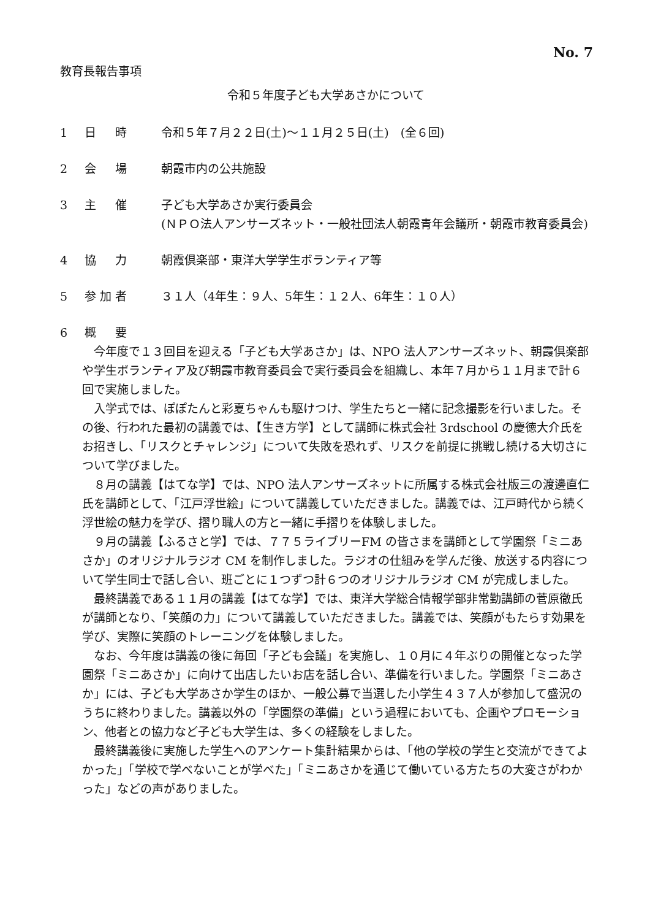No. 7
教育長報告事項
令和５年度子ども大学あさかについて
1 日　時 令和５年７月２２日(土)～１１月２５日(土)　(全６回)
2 会　場 朝霞市内の公共施設
3 主　催 子ども大学あさか実行委員会
(ＮＰＯ法人アンサーズネット・一般社団法人朝霞青年会議所・朝霞市教育委員会)
4 協　力 朝霞倶楽部・東洋大学学生ボランティア等
5 参加者 ３１人（4年生：９人、5年生：１２人、6年生：１０人）
6 概　要
今年度で１３回目を迎える「子ども大学あさか」は、NPO 法人アンサーズネット、朝霞倶楽部や学生ボランティア及び朝霞市教育委員会で実行委員会を組織し、本年７月から１１月まで計６回で実施しました。
入学式では、ぽぽたんと彩夏ちゃんも駆けつけ、学生たちと一緒に記念撮影を行いました。その後、行われた最初の講義では、【生き方学】として講師に株式会社 3rdschool の慶徳大介氏をお招きし、「リスクとチャレンジ」について失敗を恐れず、リスクを前提に挑戦し続ける大切さについて学びました。
８月の講義【はてな学】では、NPO 法人アンサーズネットに所属する株式会社版三の渡邊直仁氏を講師として、「江戸浮世絵」について講義していただきました。講義では、江戸時代から続く浮世絵の魅力を学び、摺り職人の方と一緒に手摺りを体験しました。
９月の講義【ふるさと学】では、７７５ライブリーFM の皆さまを講師として学園祭「ミニあさか」のオリジナルラジオ CM を制作しました。ラジオの仕組みを学んだ後、放送する内容について学生同士で話し合い、班ごとに１つずつ計６つのオリジナルラジオ CM が完成しました。
最終講義である１１月の講義【はてな学】では、東洋大学総合情報学部非常勤講師の菅原徹氏が講師となり、「笑顔の力」について講義していただきました。講義では、笑顔がもたらす効果を学び、実際に笑顔のトレーニングを体験しました。
なお、今年度は講義の後に毎回「子ども会議」を実施し、１０月に４年ぶりの開催となった学園祭「ミニあさか」に向けて出店したいお店を話し合い、準備を行いました。学園祭「ミニあさか」には、子ども大学あさか学生のほか、一般公募で当選した小学生４３７人が参加して盛況のうちに終わりました。講義以外の「学園祭の準備」という過程においても、企画やプロモーション、他者との協力など子ども大学生は、多くの経験をしました。
最終講義後に実施した学生へのアンケート集計結果からは、「他の学校の学生と交流ができてよかった」「学校で学べないことが学べた」「ミニあさかを通じて働いている方たちの大変さがわかった」などの声がありました。